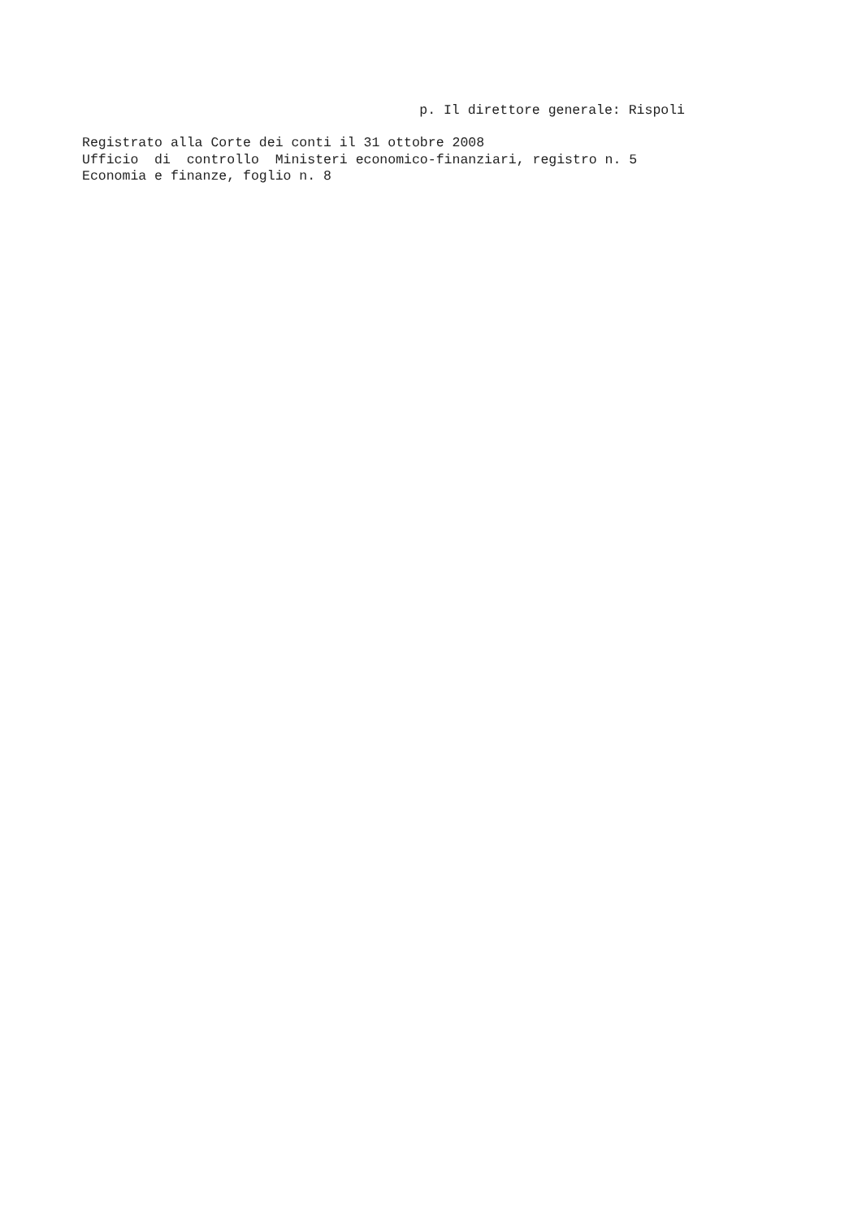p. Il direttore generale: Rispoli
Registrato alla Corte dei conti il 31 ottobre 2008 Ufficio di controllo Ministeri economico-finanziari, registro n. 5 Economia e finanze, foglio n. 8